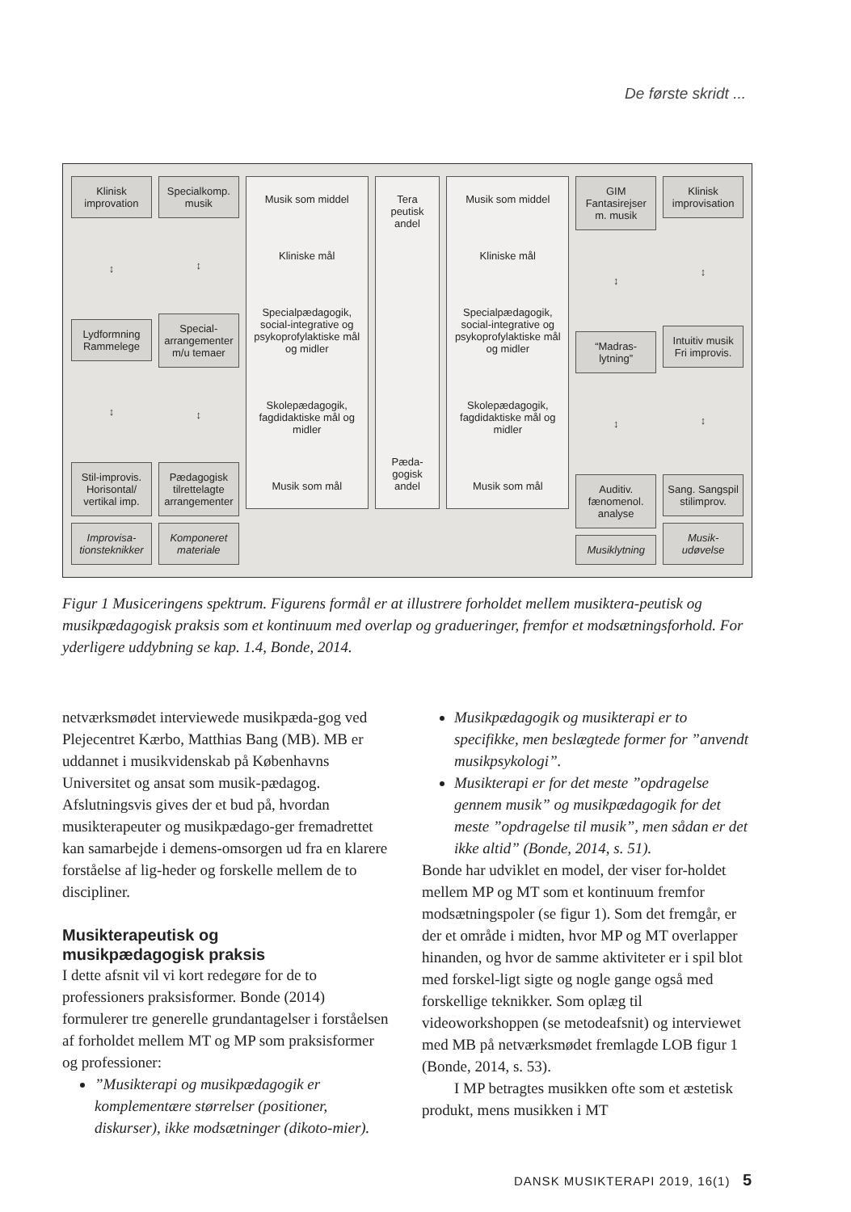De første skridt ...
Klinisk improvation
↕
Lydformning Rammelege
↕
Stil-improvis. Horisontal/ vertikal imp.
Improvisa-tionsteknikker
Specialkomp. musik
↕
Special-arrangementer m/u temaer
↕
Pædagogisk tilrettelagte arrangementer
Komponeret materiale
Musik som middel
Kliniske mål
Specialpædagogik, social-integrative og psykoprofylaktiske mål og midler
Skolepædagogik, fagdidaktiske mål og midler
Musik som mål
Tera peutisk andel
Pæda-gogisk andel
Musik som middel
Kliniske mål
Specialpædagogik, social-integrative og psykoprofylaktiske mål og midler
Skolepædagogik, fagdidaktiske mål og midler
Musik som mål
GIM Fantasirejser m. musik
↕
“Madras-lytning”
↕
Auditiv. fænomenol. analyse
Musiklytning
Klinisk improvisation
↕
Intuitiv musik Fri improvis.
↕
Sang. Sangspil stilimprov.
Musik-udøvelse
Figur 1 Musiceringens spektrum. Figurens formål er at illustrere forholdet mellem musiktera-peutisk og musikpædagogisk praksis som et kontinuum med overlap og gradueringer, fremfor et modsætningsforhold. For yderligere uddybning se kap. 1.4, Bonde, 2014.
netværksmødet interviewede musikpæda-gog ved Plejecentret Kærbo, Matthias Bang (MB). MB er uddannet i musikvidenskab på Københavns Universitet og ansat som musik-pædagog. Afslutningsvis gives der et bud på, hvordan musikterapeuter og musikpædago-ger fremadrettet kan samarbejde i demens-omsorgen ud fra en klarere forståelse af lig-heder og forskelle mellem de to discipliner.
Musikterapeutisk og
musikpædagogisk praksis
I dette afsnit vil vi kort redegøre for de to professioners praksisformer. Bonde (2014) formulerer tre generelle grundantagelser i forståelsen af forholdet mellem MT og MP som praksisformer og professioner:
”Musikterapi og musikpædagogik er komplementære størrelser (positioner, diskurser), ikke modsætninger (dikoto-mier).
Musikpædagogik og musikterapi er to specifikke, men beslægtede former for ”anvendt musikpsykologi”.
Musikterapi er for det meste ”opdragelse gennem musik” og musikpædagogik for det meste ”opdragelse til musik”, men sådan er det ikke altid” (Bonde, 2014, s. 51).
Bonde har udviklet en model, der viser for-holdet mellem MP og MT som et kontinuum fremfor modsætningspoler (se figur 1). Som det fremgår, er der et område i midten, hvor MP og MT overlapper hinanden, og hvor de samme aktiviteter er i spil blot med forskel-ligt sigte og nogle gange også med forskellige teknikker. Som oplæg til videoworkshoppen (se metodeafsnit) og interviewet med MB på netværksmødet fremlagde LOB figur 1 (Bonde, 2014, s. 53).
I MP betragtes musikken ofte som et æstetisk produkt, mens musikken i MT
DANSK MUSIKTERAPI 2019, 16(1) 5